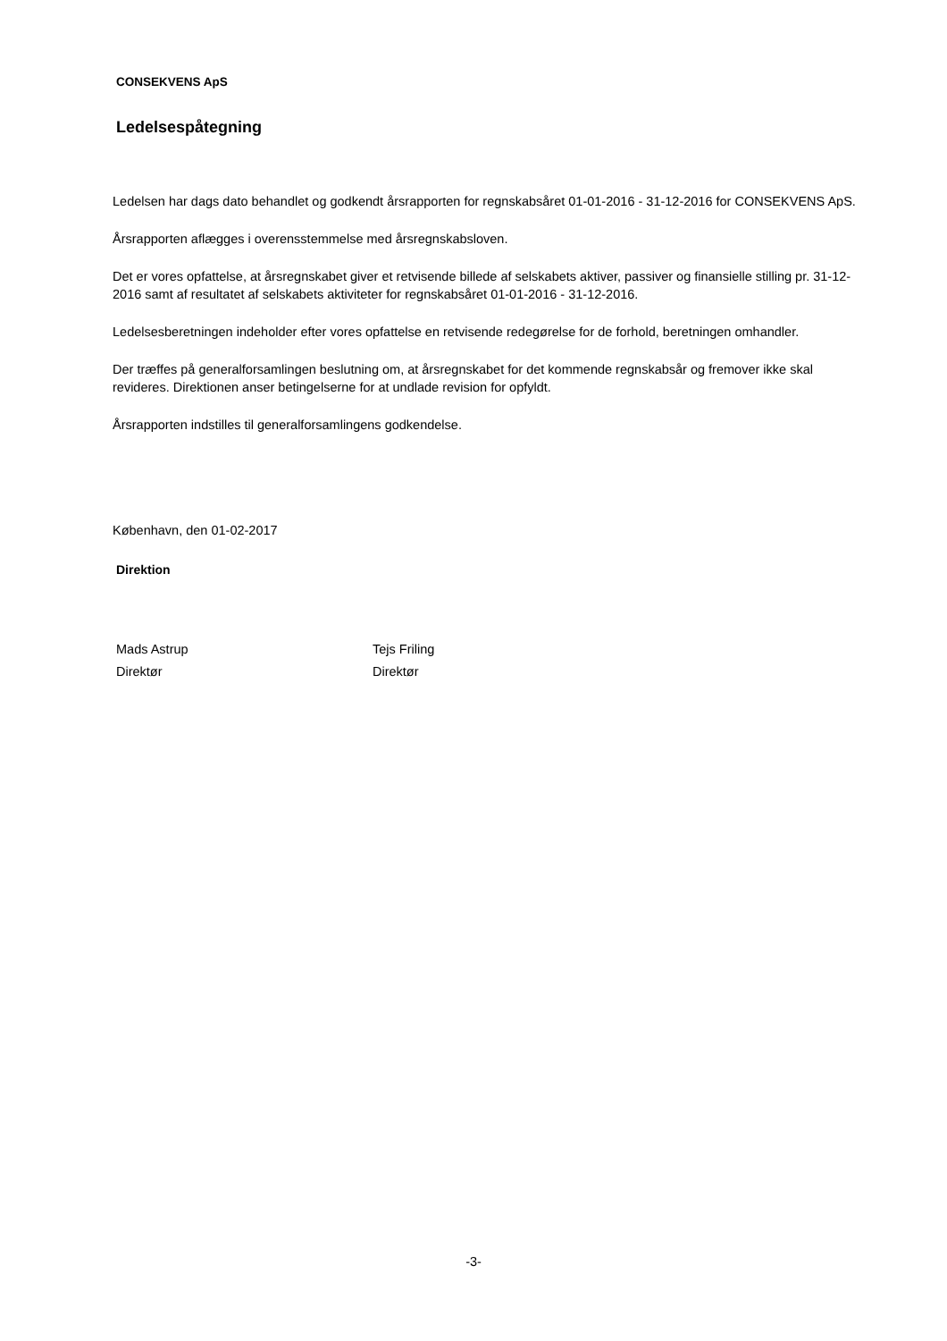CONSEKVENS ApS
Ledelsespåtegning
Ledelsen har dags dato behandlet og godkendt årsrapporten for regnskabsåret 01-01-2016 - 31-12-2016 for CONSEKVENS ApS.
Årsrapporten aflægges i overensstemmelse med årsregnskabsloven.
Det er vores opfattelse, at årsregnskabet giver et retvisende billede af selskabets aktiver, passiver og finansielle stilling pr. 31-12-2016 samt af resultatet af selskabets aktiviteter for regnskabsåret 01-01-2016 - 31-12-2016.
Ledelsesberetningen indeholder efter vores opfattelse en retvisende redegørelse for de forhold, beretningen omhandler.
Der træffes på generalforsamlingen beslutning om, at årsregnskabet for det kommende regnskabsår og fremover ikke skal revideres. Direktionen anser betingelserne for at undlade revision for opfyldt.
Årsrapporten indstilles til generalforsamlingens godkendelse.
København, den 01-02-2017
Direktion
Mads Astrup
Direktør
Tejs Friling
Direktør
-3-